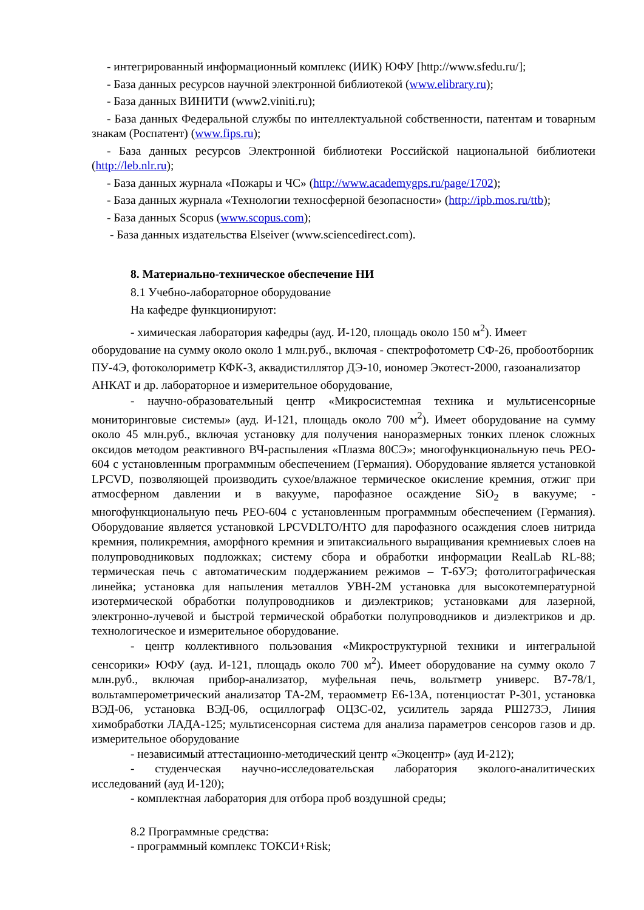- интегрированный информационный комплекс (ИИК) ЮФУ [http://www.sfedu.ru/];
- База данных ресурсов научной электронной библиотекой (www.elibrary.ru);
- База данных ВИНИТИ (www2.viniti.ru);
- База данных Федеральной службы по интеллектуальной собственности, патентам и товарным знакам (Роспатент) (www.fips.ru);
- База данных ресурсов Электронной библиотеки Российской национальной библиотеки (http://leb.nlr.ru);
- База данных журнала «Пожары и ЧС» (http://www.academygps.ru/page/1702);
- База данных журнала «Технологии техносферной безопасности» (http://ipb.mos.ru/ttb);
- База данных Scopus (www.scopus.com);
- База данных издательства Elseiver (www.sciencedirect.com).
8. Материально-техническое обеспечение НИ
8.1 Учебно-лабораторное оборудование
На кафедре функционируют:
- химическая лаборатория кафедры (ауд. И-120, площадь около 150 м<sup>2</sup>). Имеет оборудование на сумму около около 1 млн.руб., включая - спектрофотометр СФ-26, пробоотборник ПУ-4Э, фотоколориметр КФК-3, аквадистиллятор ДЭ-10, иономер Экотест-2000, газоанализатор АНКАТ и др. лабораторное и измерительное оборудование,
- научно-образовательный центр «Микросистемная техника и мультисенсорные мониторинговые системы» (ауд. И-121, площадь около 700 м<sup>2</sup>). Имеет оборудование на сумму около 45 млн.руб., включая установку для получения наноразмерных тонких пленок сложных оксидов методом реактивного ВЧ-распыления «Плазма 80СЭ»; многофункциональную печь PEO-604 с установленным программным обеспечением (Германия). Оборудование является установкой LPCVD, позволяющей производить сухое/влажное термическое окисление кремния, отжиг при атмосферном давлении и в вакууме, парофазное осаждение SiO<sub>2</sub> в вакууме; - многофункциональную печь PEO-604 с установленным программным обеспечением (Германия). Оборудование является установкой LPCVDLTO/HTO для парофазного осаждения слоев нитрида кремния, поликремния, аморфного кремния и эпитаксиального выращивания кремниевых слоев на полупроводниковых подложках; систему сбора и обработки информации RealLab RL-88; термическая печь с автоматическим поддержанием режимов – Т-6УЭ; фотолитографическая линейка; установка для напыления металлов УВН-2М установка для высокотемпературной изотермической обработки полупроводников и диэлектриков; установками для лазерной, электронно-лучевой и быстрой термической обработки полупроводников и диэлектриков и др. технологическое и измерительное оборудование.
- центр коллективного пользования «Микроструктурной техники и интегральной сенсорики» ЮФУ (ауд. И-121, площадь около 700 м<sup>2</sup>). Имеет оборудование на сумму около 7 млн.руб., включая прибор-анализатор, муфельная печь, вольтметр универс. В7-78/1, вольтамперометрический анализатор ТА-2М, тераомметр Е6-13А, потенциостат Р-301, установка ВЭД-06, установка ВЭД-06, осциллограф ОЦЗС-02, усилитель заряда РШ273Э, Линия химобработки ЛАДА-125; мультисенсорная система для анализа параметров сенсоров газов и др. измерительное оборудование
- независимый аттестационно-методический центр «Экоцентр» (ауд И-212);
- студенческая научно-исследовательская лаборатория эколого-аналитических исследований (ауд И-120);
- комплектная лаборатория для отбора проб воздушной среды;
8.2 Программные средства:
- программный комплекс ТОКСИ+Risk;